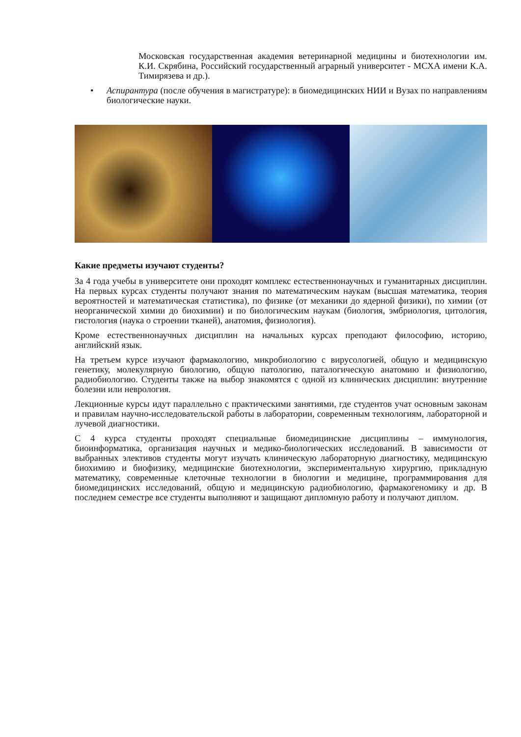Московская государственная академия ветеринарной медицины и биотехнологии им. К.И. Скрябина, Российский государственный аграрный университет - МСХА имени К.А. Тимирязева и др.).
• Аспирантура (после обучения в магистратуре): в биомедицинских НИИ и Вузах по направлениям биологические науки.
Какие предметы изучают студенты?
За 4 года учебы в университете они проходят комплекс естественнонаучных и гуманитарных дисциплин. На первых курсах студенты получают знания по математическим наукам (высшая математика, теория вероятностей и математическая статистика), по физике (от механики до ядерной физики), по химии (от неорганической химии до биохимии) и по биологическим наукам (биология, эмбриология, цитология, гистология (наука о строении тканей), анатомия, физиология).
Кроме естественнонаучных дисциплин на начальных курсах преподают философию, историю, английский язык.
На третьем курсе изучают фармакологию, микробиологию с вирусологией, общую и медицинскую генетику, молекулярную биологию, общую патологию, паталогическую анатомию и физиологию, радиобиологию. Студенты также на выбор знакомятся с одной из клинических дисциплин: внутренние болезни или неврология.
Лекционные курсы идут параллельно с практическими занятиями, где студентов учат основным законам и правилам научно-исследовательской работы в лаборатории, современным технологиям, лабораторной и лучевой диагностики.
С 4 курса студенты проходят специальные биомедицинские дисциплины – иммунология, биоинформатика, организация научных и медико-биологических исследований. В зависимости от выбранных элективов студенты могут изучать клиническую лабораторную диагностику, медицинскую биохимию и биофизику, медицинские биотехнологии, экспериментальную хирургию, прикладную математику, современные клеточные технологии в биологии и медицине, программирования для биомедицинских исследований, общую и медицинскую радиобиологию, фармакогеномику и др. В последнем семестре все студенты выполняют и защищают дипломную работу и получают диплом.